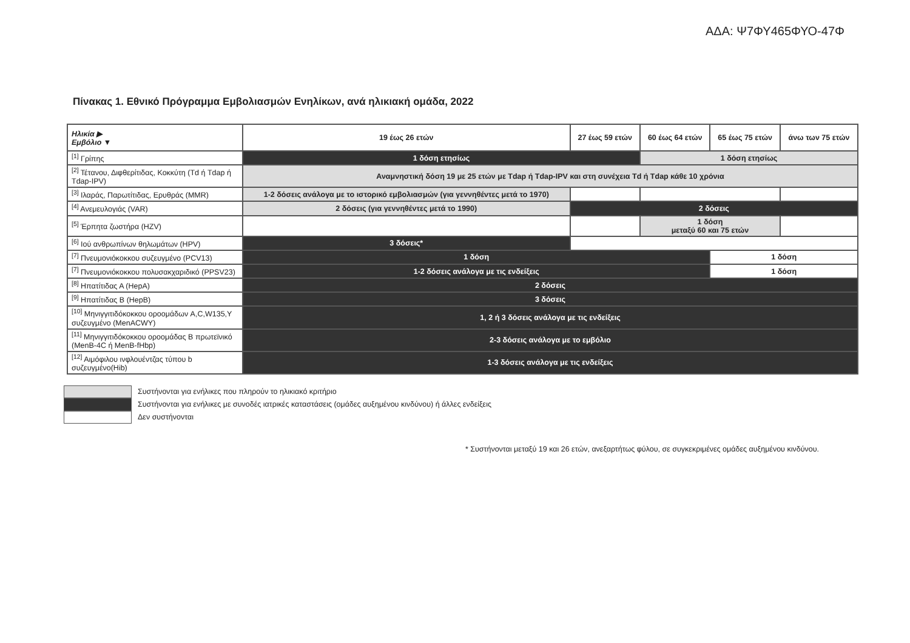ΑΔΑ: Ψ7ΦΥ465ΦΥΟ-47Φ
Πίνακας 1. Εθνικό Πρόγραμμα Εμβολιασμών Ενηλίκων, ανά ηλικιακή ομάδα, 2022
| Ηλικία ▶ Εμβόλιο ▼ | 19 έως 26 ετών | 27 έως 59 ετών | | 60 έως 64 ετών | 65 έως 75 ετών | άνω των 75 ετών |
| --- | --- | --- | --- | --- | --- | --- |
| <sup>[1]</sup> Γρίπης | 1 δόση ετησίως | | | 1 δόση ετησίως | | |
| <sup>[2]</sup> Τέτανου, Διφθερίτιδας, Κοκκύτη (Td ή Tdap ή Tdap-IPV) | Αναμνηστική δόση 19 με 25 ετών με Tdap ή Tdap-IPV και στη συνέχεια Td ή Tdap κάθε 10 χρόνια | | | | | |
| <sup>[3]</sup> Ιλαράς, Παρωτίτιδας, Ερυθράς (MMR) | 1-2 δόσεις ανάλογα με το ιστορικό εμβολιασμών (για γεννηθέντες μετά το 1970) | | | | | |
| <sup>[4]</sup> Ανεμευλογιάς (VAR) | 2 δόσεις (για γεννηθέντες μετά το 1990) | 2 δόσεις | | | | |
| <sup>[5]</sup> Έρπητα ζωστήρα (HZV) | | | | 1 δόση μεταξύ 60 και 75 ετών | | |
| <sup>[6]</sup> Ιού ανθρωπίνων θηλωμάτων (HPV) | 3 δόσεις* | | | | | |
| <sup>[7]</sup> Πνευμονιόκοκκου συζευγμένο (PCV13) | 1 δόση | | | | 1 δόση | |
| <sup>[7]</sup> Πνευμονιόκοκκου πολυσακχαριδικό (PPSV23) | 1-2 δόσεις ανάλογα με τις ενδείξεις | | | | 1 δόση | |
| <sup>[8]</sup> Ηπατίτιδας Α (HepA) | 2 δόσεις | | | | | |
| <sup>[9]</sup> Ηπατίτιδας Β (HepB) | 3 δόσεις | | | | | |
| <sup>[10]</sup> Μηνιγγιτιδόκοκκου οροομάδων A,C,W135,Y συζευγμένο (MenACWY) | 1, 2 ή 3 δόσεις ανάλογα με τις ενδείξεις | | | | | |
| <sup>[11]</sup> Μηνιγγιτιδόκοκκου οροομάδας Β πρωτεϊνικό (MenB-4C ή MenB-fHbp) | 2-3 δόσεις ανάλογα με το εμβόλιο | | | | | |
| <sup>[12]</sup> Αιμόφιλου ινφλουέντζας τύπου b συζευγμένο(Hib) | 1-3 δόσεις ανάλογα με τις ενδείξεις | | | | | |
Συστήνονται για ενήλικες που πληρούν το ηλικιακό κριτήριο
Συστήνονται για ενήλικες με συνοδές ιατρικές καταστάσεις (ομάδες αυξημένου κινδύνου) ή άλλες ενδείξεις
Δεν συστήνονται
* Συστήνονται μεταξύ 19 και 26 ετών, ανεξαρτήτως φύλου, σε συγκεκριμένες ομάδες αυξημένου κινδύνου.